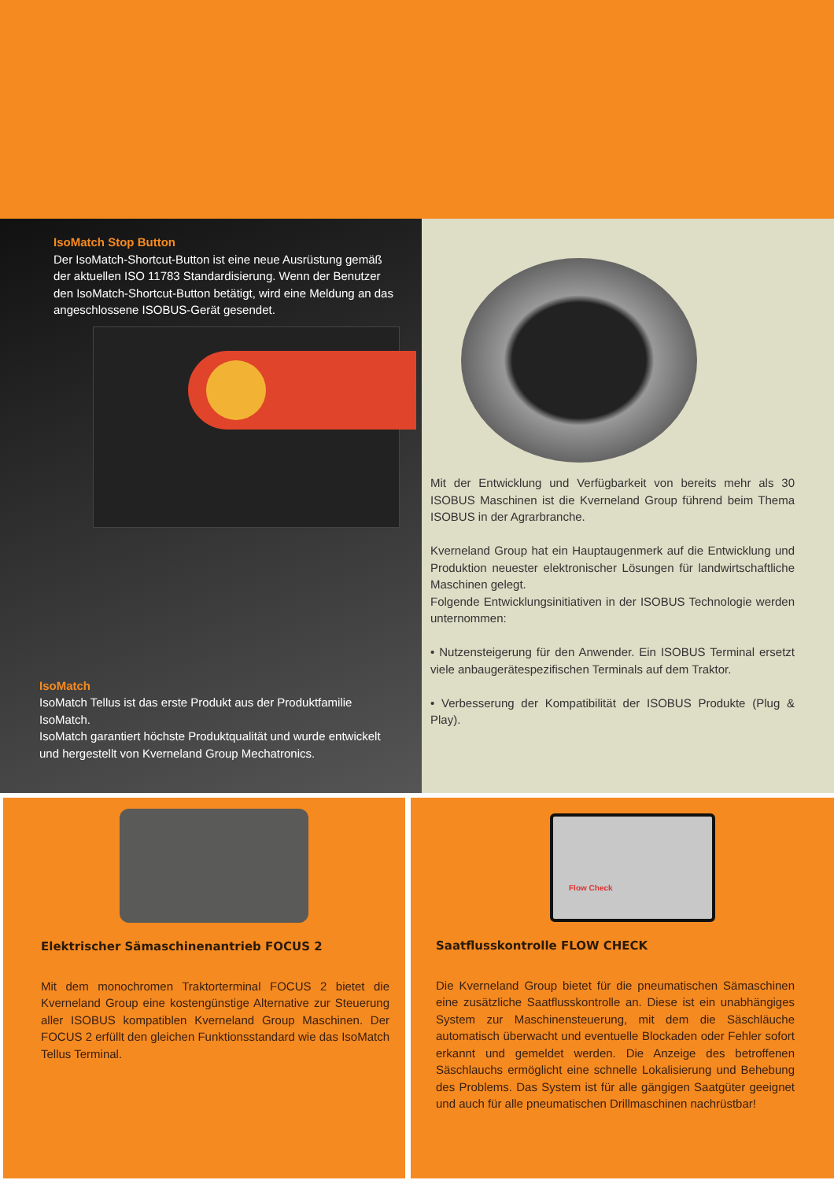IsoMatch Stop Button
Der IsoMatch-Shortcut-Button ist eine neue Ausrüstung gemäß der aktuellen ISO 11783 Standardisierung. Wenn der Benutzer den IsoMatch-Shortcut-Button betätigt, wird eine Meldung an das angeschlossene ISOBUS-Gerät gesendet.
IsoMatch
IsoMatch Tellus ist das erste Produkt aus der Produktfamilie IsoMatch.
IsoMatch garantiert höchste Produktqualität und wurde entwickelt und hergestellt von Kverneland Group Mechatronics.
Mit der Entwicklung und Verfügbarkeit von bereits mehr als 30 ISOBUS Maschinen ist die Kverneland Group führend beim Thema ISOBUS in der Agrarbranche.
Kverneland Group hat ein Hauptaugenmerk auf die Entwicklung und Produktion neuester elektronischer Lösungen für landwirtschaftliche Maschinen gelegt.
Folgende Entwicklungsinitiativen in der ISOBUS Technologie werden unternommen:
• Nutzensteigerung für den Anwender. Ein ISOBUS Terminal ersetzt viele anbaugerätespezifischen Terminals auf dem Traktor.
• Verbesserung der Kompatibilität der ISOBUS Produkte (Plug & Play).
Elektrischer Sämaschinenantrieb FOCUS 2
Mit dem monochromen Traktorterminal FOCUS 2 bietet die Kverneland Group eine kostengünstige Alternative zur Steuerung aller ISOBUS kompatiblen Kverneland Group Maschinen. Der FOCUS 2 erfüllt den gleichen Funktionsstandard wie das IsoMatch Tellus Terminal.
Flow Check
Saatflusskontrolle FLOW CHECK
Die Kverneland Group bietet für die pneumatischen Sämaschinen eine zusätzliche Saatflusskontrolle an. Diese ist ein unabhängiges System zur Maschinensteuerung, mit dem die Säschläuche automatisch überwacht und eventuelle Blockaden oder Fehler sofort erkannt und gemeldet werden. Die Anzeige des betroffenen Säschlauchs ermöglicht eine schnelle Lokalisierung und Behebung des Problems. Das System ist für alle gängigen Saatgüter geeignet und auch für alle pneumatischen Drillmaschinen nachrüstbar!